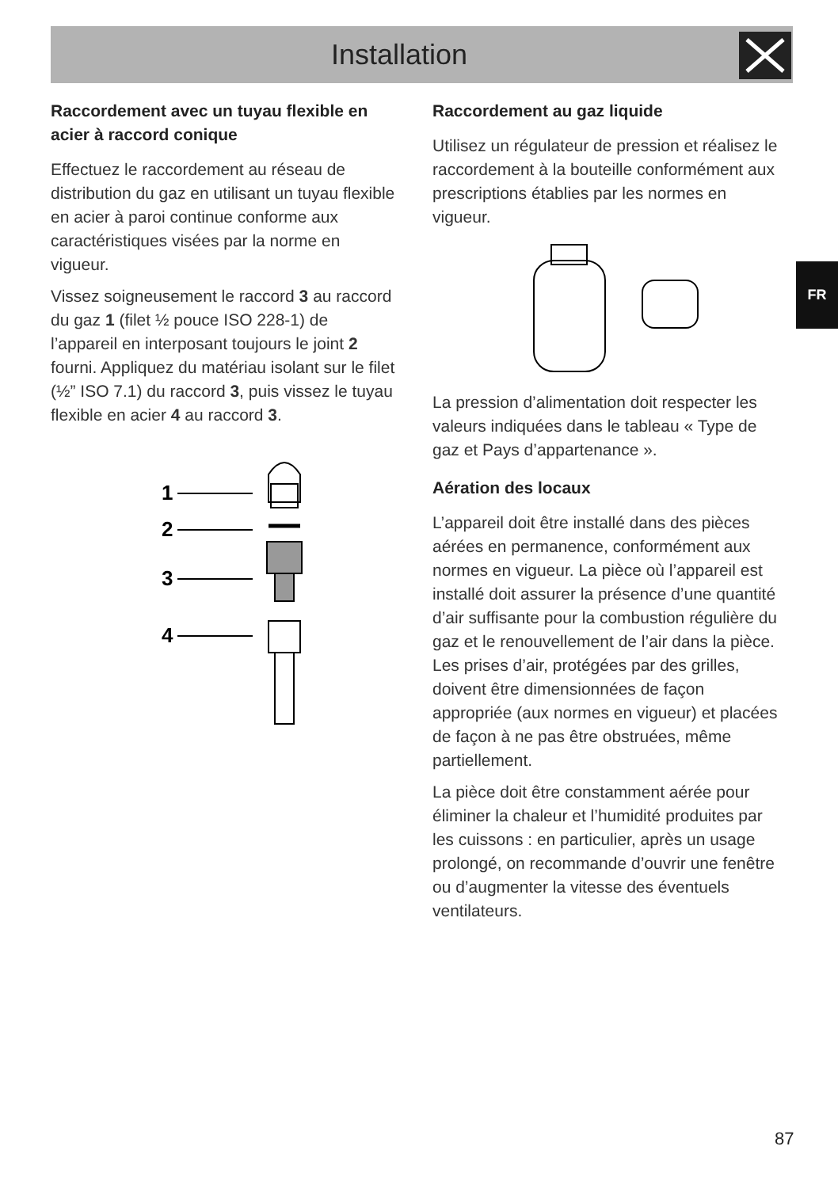Installation
FR
Raccordement avec un tuyau flexible en acier à raccord conique
Effectuez le raccordement au réseau de distribution du gaz en utilisant un tuyau flexible en acier à paroi continue conforme aux caractéristiques visées par la norme en vigueur.
Vissez soigneusement le raccord 3 au raccord du gaz 1 (filet ½ pouce ISO 228-1) de l’appareil en interposant toujours le joint 2 fourni. Appliquez du matériau isolant sur le filet (½” ISO 7.1) du raccord 3, puis vissez le tuyau flexible en acier 4 au raccord 3.
1
2
3
4
Raccordement au gaz liquide
Utilisez un régulateur de pression et réalisez le raccordement à la bouteille conformément aux prescriptions établies par les normes en vigueur.
La pression d’alimentation doit respecter les valeurs indiquées dans le tableau « Type de gaz et Pays d’appartenance ».
Aération des locaux
L’appareil doit être installé dans des pièces aérées en permanence, conformément aux normes en vigueur. La pièce où l’appareil est installé doit assurer la présence d’une quantité d’air suffisante pour la combustion régulière du gaz et le renouvellement de l’air dans la pièce. Les prises d’air, protégées par des grilles, doivent être dimensionnées de façon appropriée (aux normes en vigueur) et placées de façon à ne pas être obstruées, même partiellement.
La pièce doit être constamment aérée pour éliminer la chaleur et l’humidité produites par les cuissons : en particulier, après un usage prolongé, on recommande d’ouvrir une fenêtre ou d’augmenter la vitesse des éventuels ventilateurs.
87